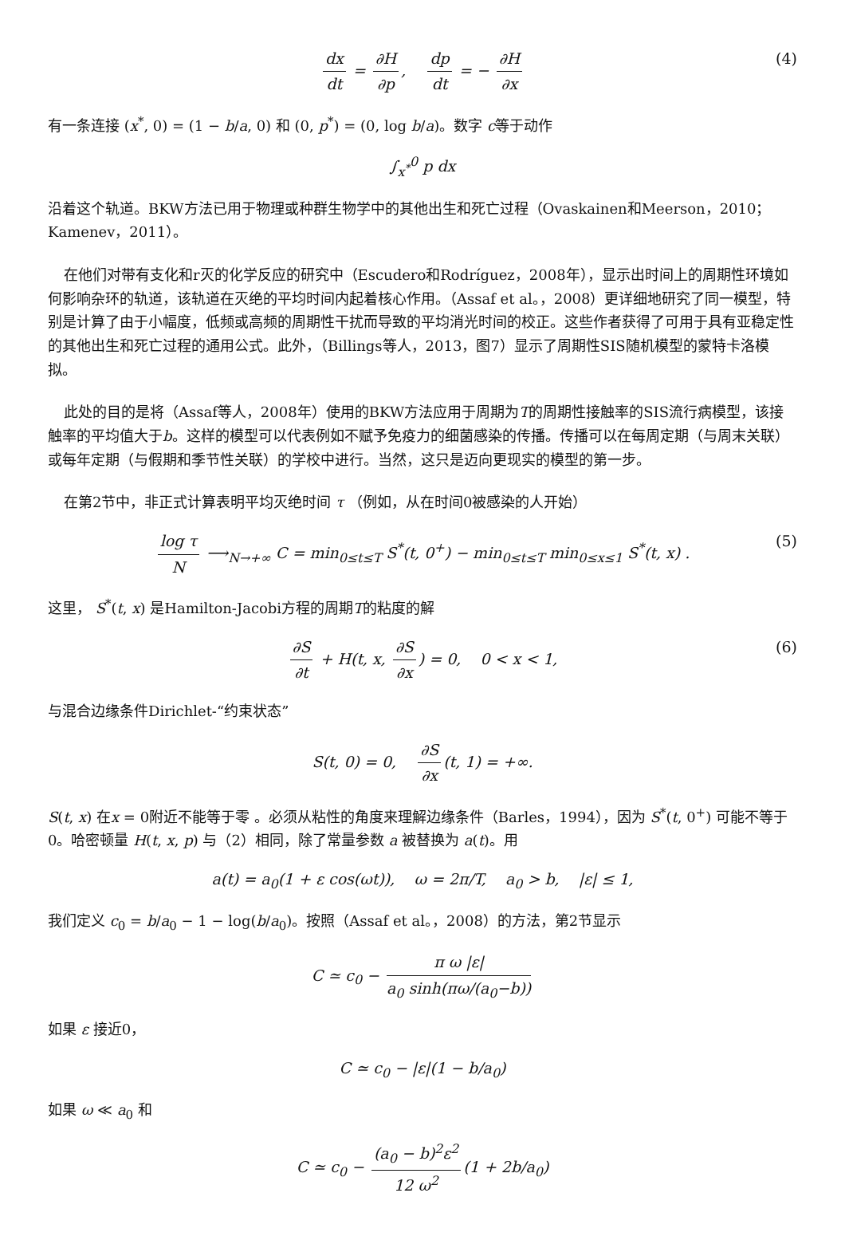dx dt = ∂H ∂p, dp dt = − ∂H ∂x (4)
有一条连接 (x<sup>*</sup>, 0) = (1 − b/a, 0) 和 (0, p<sup>*</sup>) = (0, log b/a)。数字 c等于动作
∫<sub>x<sup>*</sup></sub><sup>0</sup> p dx
沿着这个轨道。BKW方法已用于物理或种群生物学中的其他出生和死亡过程（Ovaskainen和Meerson，2010； Kamenev，2011）。
在他们对带有支化和r灭的化学反应的研究中（Escudero和Rodríguez，2008年），显示出时间上的周期性环境如何影响杂环的轨道，该轨道在灭绝的平均时间内起着核心作用。（Assaf et al。，2008）更详细地研究了同一模型，特别是计算了由于小幅度，低频或高频的周期性干扰而导致的平均消光时间的校正。这些作者获得了可用于具有亚稳定性的其他出生和死亡过程的通用公式。此外，（Billings等人，2013，图7）显示了周期性SIS随机模型的蒙特卡洛模拟。
此处的目的是将（Assaf等人，2008年）使用的BKW方法应用于周期为T的周期性接触率的SIS流行病模型，该接触率的平均值大于b。这样的模型可以代表例如不赋予免疫力的细菌感染的传播。传播可以在每周定期（与周末关联）或每年定期（与假期和季节性关联）的学校中进行。当然，这只是迈向更现实的模型的第一步。
在第2节中，非正式计算表明平均灭绝时间 τ （例如，从在时间0被感染的人开始）
log τ N ⟶<sub>N→+∞</sub> C = min<sub>0≤t≤T</sub> S<sup>*</sup>(t, 0<sup>+</sup>) − min<sub>0≤t≤T</sub> min<sub>0≤x≤1</sub> S<sup>*</sup>(t, x) . (5)
这里， S<sup>*</sup>(t, x) 是Hamilton-Jacobi方程的周期T的粘度的解
∂S ∂t + H(t, x, ∂S ∂x) = 0, 0 < x < 1, (6)
与混合边缘条件Dirichlet-“约束状态”
S(t, 0) = 0, ∂S ∂x (t, 1) = +∞.
S(t, x) 在x = 0附近不能等于零 。必须从粘性的角度来理解边缘条件（Barles，1994），因为 S<sup>*</sup>(t, 0<sup>+</sup>) 可能不等于0。哈密顿量 H(t, x, p) 与（2）相同，除了常量参数 a 被替换为 a(t)。用
a(t) = a<sub>0</sub>(1 + ε cos(ωt)), ω = 2π/T, a<sub>0</sub> > b, |ε| ≤ 1,
我们定义 c<sub>0</sub> = b/a<sub>0</sub> − 1 − log(b/a<sub>0</sub>)。按照（Assaf et al。，2008）的方法，第2节显示
C ≃ c<sub>0</sub> − π ω |ε| a<sub>0</sub> sinh(πω/(a<sub>0</sub>−b))
如果 ε 接近0，
C ≃ c<sub>0</sub> − |ε|(1 − b/a<sub>0</sub>)
如果 ω ≪ a<sub>0</sub> 和
C ≃ c<sub>0</sub> − (a<sub>0</sub> − b)<sup>2</sup>ε<sup>2</sup> 12 ω<sup>2</sup> (1 + 2b/a<sub>0</sub>)